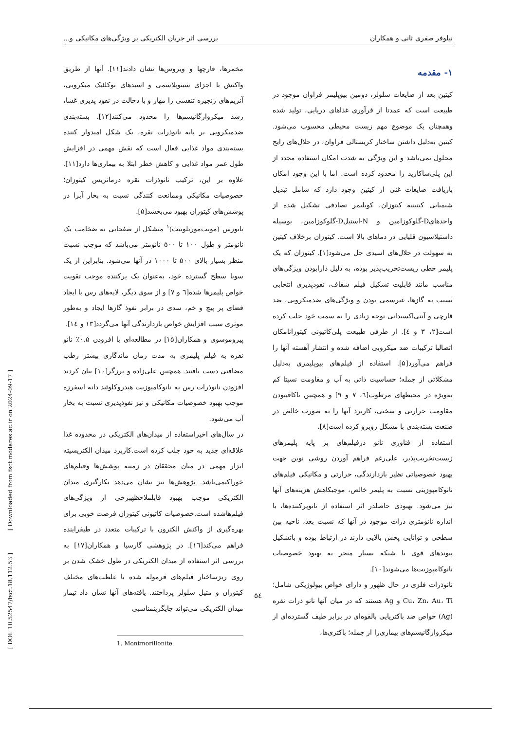نیلوفر صفری ثانی و همکاران بررسی اثر جریان الکتریکی بر ویژگی‌های مکانیکی و...
۱- مقدمه
کیتین بعد از ضایعات سلولز، دومین بیوپلیمر فراوان موجود در طبیعت است که عمدتا از فرآوری غذاهای دریایی، تولید شده وهمچنان یک موضوع مهم زیست محیطی محسوب می‌شود. کیتین به‌دلیل داشتن ساختار کریستالی فراوان، در حلال‌های رایج محلول نمی‌باشد و این ویژگی به شدت امکان استفاده مجدد از این پلی‌ساکارید را محدود کرده است. اما با این وجود امکان بازیافت ضایعات غنی از کیتین وجود دارد که شامل تبدیل شیمیایی کیتینبه کیتوزان، کوپلیمر تصادفی تشکیل شده از واحدهایD-گلوکوزامین و N-استیلD-گلوکوزامین، بوسیله داستیلاسیون قلیایی در دماهای بالا است. کیتوزان برخلاف کیتین به سهولت در حلال‌های اسیدی حل می‌شود[۱]. کیتوزان که یک پلیمر خطی زیست‌تخریب‌پذیر بوده، به دلیل دارابودن ویژگی‌های مناسب مانند قابلیت تشکیل فیلم شفاف، نفوذپذیری انتخابی نسبت به گازها، غیرسمی بودن و ویژگی‌های ضدمیکروبی، ضد قارچی و آنتی‌اکسیدانی توجه زیادی را به سمت خود جلب کرده است[۲، ۳ و ٤]. از طرفی طبیعت پلی‌کاتیونی کیتوزانامکان اتصالبا ترکیبات ضد میکروبی اضافه شده و انتشار آهسته آنها را فراهم می‌آورد[۵]. استفاده از فیلم‌های بیوپلیمری به‌دلیل مشکلاتی از جمله؛ حساسیت ذاتی به آب و مقاومت نسبتا کم به‌ویژه در محیطهای مرطوب[٦، ۷ و ۹] و همچنین ناکافیبودن مقاومت حرارتی و سختی، کاربرد آنها را به صورت خالص در صنعت بسته‌بندی با مشکل روبرو کرده است[۸].
استفاده از فناوری نانو درفیلم‌های بر پایه پلیمرهای زیست‌تخریب‌پذیر، علی‌رغم فراهم آوردن روشی نوین جهت بهبود خصوصیاتی نظیر بازدارندگی، حرارتی و مکانیکی فیلم‌های نانوکامپوزیتی نسبت به پلیمر خالص، موجبکاهش هزینه‌های آنها نیز می‌شود. بهبودی حاصلدر اثر استفاده از نانوپرکننده‌ها، با اندازه نانومتری ذرات موجود در آنها که نسبت بعد، ناحیه بین سطحی و توانایی پخش بالایی دارند در ارتباط بوده و باتشکیل پیوندهای قوی با شبکه بسیار منجر به بهبود خصوصیات نانوکامپوزیت‌ها می‌شوند[۱۰].
نانوذرات فلزی در حال ظهور و دارای خواص بیولوژیکی شامل؛Cu، Zn، Au، Ti و Ag هستند که در میان آنها نانو ذرات نقره (Ag) خواص ضد باکتریایی بالقوه‌ای در برابر طیف گسترده‌ای از میکروارگانیسم‌های بیماری‌زا از جمله؛ باکتری‌ها،
مخمرها، قارچها و ویروس‌ها نشان دادند[۱۱]. آنها از طریق واکنش با اجزای سیتوپلاسمی و اسیدهای نوکلئیک میکروبی، آنزیم‌های زنجیره تنفسی را مهار و با دخالت در نفوذ پذیری غشا، رشد میکروارگانیسم‌ها را محدود می‌کنند[۱۲]. بسته‌بندی ضدمیکروبی بر پایه نانوذرات نقره، یک شکل امیدوار کننده بسته‌بندی مواد غذایی فعال است که نقش مهمی در افزایش طول عمر مواد غذایی و کاهش خطر ابتلا به بیماری‌ها دارد[۱۱]. علاوه بر این، ترکیب نانوذرات نقره درماتریس کیتوزان؛ خصوصیات مکانیکی وممانعت کنندگی نسبت به بخار آبرا در پوشش‌های کیتوزان بهبود می‌بخشد[۵].
نانورس (مونت‌موریلونیت)<sup>۱</sup> متشکل از صفحاتی به ضخامت یک نانومتر و طول ۱۰۰ تا ۵۰۰ نانومتر می‌باشد که موجب نسبت منظر بسیار بالای ۵۰۰ تا ۱۰۰۰ در آنها می‌شود. بنابراین از یک سوبا سطح گسترده خود، به‌عنوان یک پرکننده موجب تقویت خواص پلیمرها شده[٦ و ۷] و از سوی دیگر، لایه‌های رس با ایجاد فضای پر پیچ و خم، سدی در برابر نفوذ گازها ایجاد و به‌طور موثری سبب افزایش خواص بازدارندگی آنها می‌گردد[۱۳ و ١٤].
پیروموسوی و همکاران[۱۵] در مطالعه‌ای با افزودن ۰.۵٪ نانو نقره به فیلم پلیمری به مدت زمان ماندگاری بیشتر رطب مضافتی دست یافتند. همچنین علی‌زاده و برزگر[۱۰] بیان کردند افزودن نانوذرات رس به نانوکامپوزیت هیدروکلوئید دانه اسفرزه موجب بهبود خصوصیات مکانیکی و نیز نفوذپذیری نسبت به بخار آب می‌شود.
در سال‌های اخیراستفاده از میدان‌های الکتریکی در محدوده غذا علاقه‌ای جدید به خود جلب کرده است.کاربرد میدان الکتریسیته ابزار مهمی در میان محققان در زمینه پوشش‌ها وفیلم‌های خوراکیمی‌باشد. پژوهش‌ها نیز نشان می‌دهد بکارگیری میدان الکتریکی موجب بهبود قابلملاحظهبرخی از ویژگی‌های فیلم‌هاشده است.خصوصیات کاتیونی کیتوزان فرصت خوبی برای بهره‌گیری از واکنش الکترون با ترکیبات متعدد در طیفراینده فراهم می‌کند[١٦]. در پژوهشی گارسیا و همکاران[۱۷] به بررسی اثر استفاده از میدان الکتریکی در طول خشک شدن بر روی ریزساختار فیلم‌های فرموله شده با غلظت‌های مختلف کیتوزان و متیل سلولز پرداختند. یافته‌های آنها نشان داد تیمار میدان الکتریکی می‌تواند جایگزینمناسبی
1. Montmorillonite
[ DOI: 10.52547/fsct.18.112.53 ] [ Downloaded from fsct.modares.ac.ir on 2024-09-17 ]
٥٤